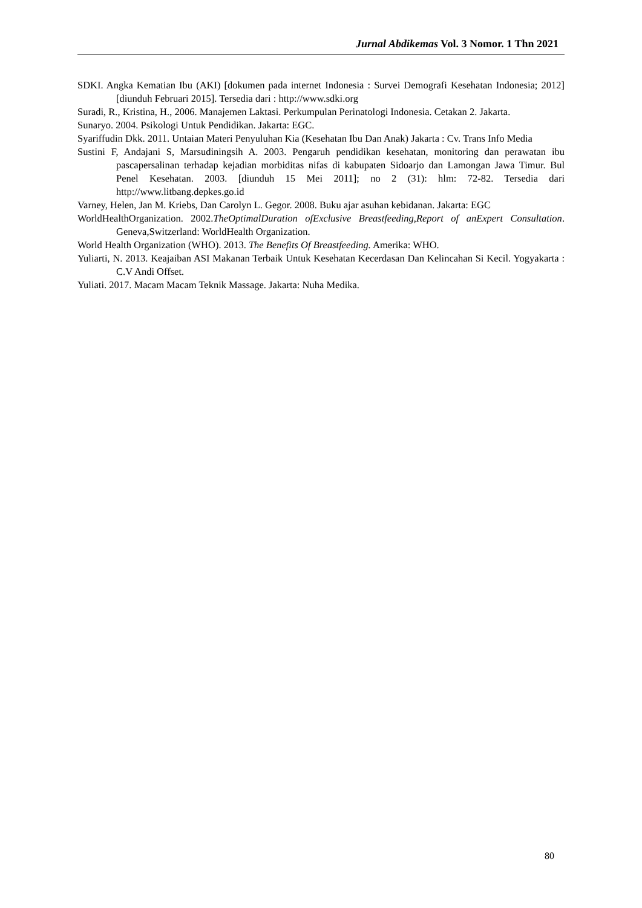Jurnal Abdikemas Vol. 3 Nomor. 1 Thn 2021
SDKI. Angka Kematian Ibu (AKI) [dokumen pada internet Indonesia : Survei Demografi Kesehatan Indonesia; 2012][diunduh Februari 2015]. Tersedia dari : http://www.sdki.org
Suradi, R., Kristina, H., 2006. Manajemen Laktasi. Perkumpulan Perinatologi Indonesia. Cetakan 2. Jakarta.
Sunaryo. 2004. Psikologi Untuk Pendidikan. Jakarta: EGC.
Syariffudin Dkk. 2011. Untaian Materi Penyuluhan Kia (Kesehatan Ibu Dan Anak) Jakarta : Cv. Trans Info Media
Sustini F, Andajani S, Marsudiningsih A. 2003. Pengaruh pendidikan kesehatan, monitoring dan perawatan ibu pascapersalinan terhadap kejadian morbiditas nifas di kabupaten Sidoarjo dan Lamongan Jawa Timur. Bul Penel Kesehatan. 2003. [diunduh 15 Mei 2011]; no 2 (31): hlm: 72-82. Tersedia dari http://www.litbang.depkes.go.id
Varney, Helen, Jan M. Kriebs, Dan Carolyn L. Gegor. 2008. Buku ajar asuhan kebidanan. Jakarta: EGC
WorldHealthOrganization. 2002.TheOptimalDuration ofExclusive Breastfeeding,Report of anExpert Consultation. Geneva,Switzerland: WorldHealth Organization.
World Health Organization (WHO). 2013. The Benefits Of Breastfeeding. Amerika: WHO.
Yuliarti, N. 2013. Keajaiban ASI Makanan Terbaik Untuk Kesehatan Kecerdasan Dan Kelincahan Si Kecil. Yogyakarta : C.V Andi Offset.
Yuliati. 2017. Macam Macam Teknik Massage. Jakarta: Nuha Medika.
80